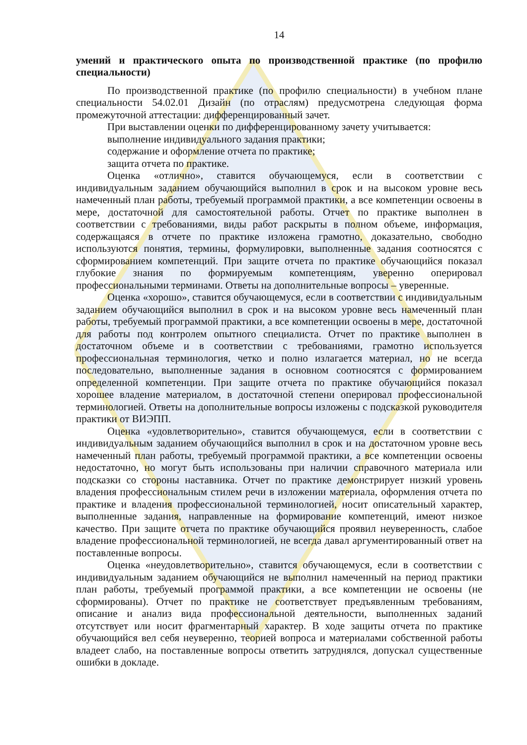14
умений и практического опыта по производственной практике (по профилю специальности)
По производственной практике (по профилю специальности) в учебном плане специальности 54.02.01 Дизайн (по отраслям) предусмотрена следующая форма промежуточной аттестации: дифференцированный зачет.
При выставлении оценки по дифференцированному зачету учитывается:
выполнение индивидуального задания практики;
содержание и оформление отчета по практике;
защита отчета по практике.
Оценка «отлично», ставится обучающемуся, если в соответствии с индивидуальным заданием обучающийся выполнил в срок и на высоком уровне весь намеченный план работы, требуемый программой практики, а все компетенции освоены в мере, достаточной для самостоятельной работы. Отчет по практике выполнен в соответствии с требованиями, виды работ раскрыты в полном объеме, информация, содержащаяся в отчете по практике изложена грамотно, доказательно, свободно используются понятия, термины, формулировки, выполненные задания соотносятся с сформированием компетенций. При защите отчета по практике обучающийся показал глубокие знания по формируемым компетенциям, уверенно оперировал профессиональными терминами. Ответы на дополнительные вопросы – уверенные.
Оценка «хорошо», ставится обучающемуся, если в соответствии с индивидуальным заданием обучающийся выполнил в срок и на высоком уровне весь намеченный план работы, требуемый программой практики, а все компетенции освоены в мере, достаточной для работы под контролем опытного специалиста. Отчет по практике выполнен в достаточном объеме и в соответствии с требованиями, грамотно используется профессиональная терминология, четко и полно излагается материал, но не всегда последовательно, выполненные задания в основном соотносятся с формированием определенной компетенции. При защите отчета по практике обучающийся показал хорошее владение материалом, в достаточной степени оперировал профессиональной терминологией. Ответы на дополнительные вопросы изложены с подсказкой руководителя практики от ВИЭПП.
Оценка «удовлетворительно», ставится обучающемуся, если в соответствии с индивидуальным заданием обучающийся выполнил в срок и на достаточном уровне весь намеченный план работы, требуемый программой практики, а все компетенции освоены недостаточно, но могут быть использованы при наличии справочного материала или подсказки со стороны наставника. Отчет по практике демонстрирует низкий уровень владения профессиональным стилем речи в изложении материала, оформления отчета по практике и владения профессиональной терминологией, носит описательный характер, выполненные задания, направленные на формирование компетенций, имеют низкое качество. При защите отчета по практике обучающийся проявил неуверенность, слабое владение профессиональной терминологией, не всегда давал аргументированный ответ на поставленные вопросы.
Оценка «неудовлетворительно», ставится обучающемуся, если в соответствии с индивидуальным заданием обучающийся не выполнил намеченный на период практики план работы, требуемый программой практики, а все компетенции не освоены (не сформированы). Отчет по практике не соответствует предъявленным требованиям, описание и анализ вида профессиональной деятельности, выполненных заданий отсутствует или носит фрагментарный характер. В ходе защиты отчета по практике обучающийся вел себя неуверенно, теорией вопроса и материалами собственной работы владеет слабо, на поставленные вопросы ответить затруднялся, допускал существенные ошибки в докладе.